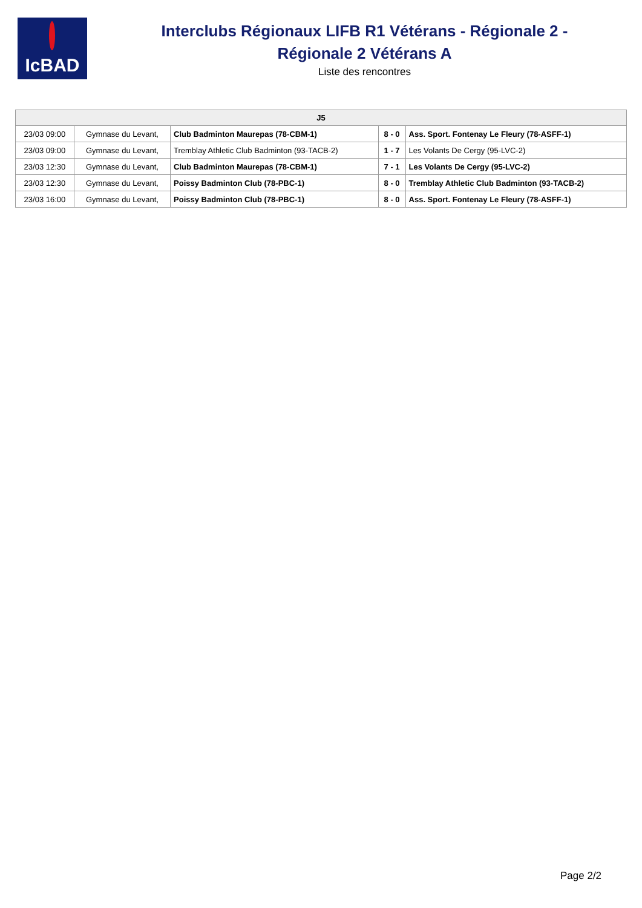IcBAD
Interclubs Régionaux LIFB R1 Vétérans - Régionale 2 -
Régionale 2 Vétérans A
Liste des rencontres
| J5 | | | | |
| --- | --- | --- | --- | --- |
| 23/03 09:00 | Gymnase du Levant, | Club Badminton Maurepas (78-CBM-1) | 8 - 0 | Ass. Sport. Fontenay Le Fleury (78-ASFF-1) |
| 23/03 09:00 | Gymnase du Levant, | Tremblay Athletic Club Badminton (93-TACB-2) | 1 - 7 | Les Volants De Cergy (95-LVC-2) |
| 23/03 12:30 | Gymnase du Levant, | Club Badminton Maurepas (78-CBM-1) | 7 - 1 | Les Volants De Cergy (95-LVC-2) |
| 23/03 12:30 | Gymnase du Levant, | Poissy Badminton Club (78-PBC-1) | 8 - 0 | Tremblay Athletic Club Badminton (93-TACB-2) |
| 23/03 16:00 | Gymnase du Levant, | Poissy Badminton Club (78-PBC-1) | 8 - 0 | Ass. Sport. Fontenay Le Fleury (78-ASFF-1) |
Page 2/2